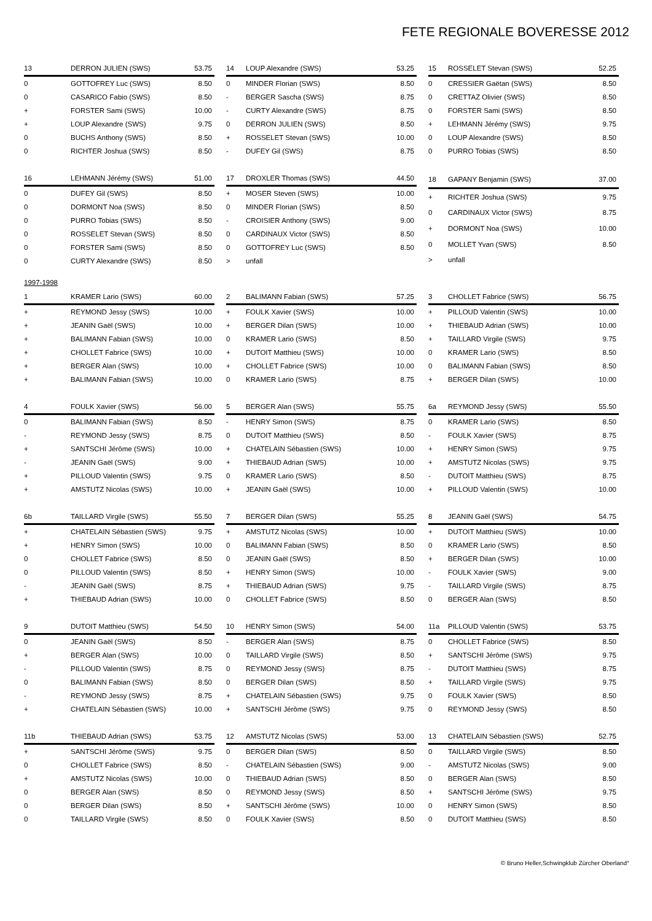FETE REGIONALE BOVERESSE 2012
| 13 | DERRON JULIEN (SWS) | 53.75 |
| --- | --- | --- |
| 0 | GOTTOFREY Luc (SWS) | 8.50 |
| 0 | CASARICO Fabio (SWS) | 8.50 |
| + | FORSTER Sami (SWS) | 10.00 |
| + | LOUP Alexandre (SWS) | 9.75 |
| 0 | BUCHS Anthony (SWS) | 8.50 |
| 0 | RICHTER Joshua (SWS) | 8.50 |
| 14 | LOUP Alexandre (SWS) | 53.25 |
| --- | --- | --- |
| 0 | MINDER Florian (SWS) | 8.50 |
| - | BERGER Sascha (SWS) | 8.75 |
| - | CURTY Alexandre (SWS) | 8.75 |
| 0 | DERRON JULIEN (SWS) | 8.50 |
| + | ROSSELET Stevan (SWS) | 10.00 |
| - | DUFEY Gil (SWS) | 8.75 |
| 15 | ROSSELET Stevan (SWS) | 52.25 |
| --- | --- | --- |
| 0 | CRESSIER Gaëtan (SWS) | 8.50 |
| 0 | CRETTAZ Olivier (SWS) | 8.50 |
| 0 | FORSTER Sami (SWS) | 8.50 |
| + | LEHMANN Jérémy (SWS) | 9.75 |
| 0 | LOUP Alexandre (SWS) | 8.50 |
| 0 | PURRO Tobias (SWS) | 8.50 |
| 16 | LEHMANN Jérémy (SWS) | 51.00 |
| --- | --- | --- |
| 0 | DUFEY Gil (SWS) | 8.50 |
| 0 | DORMONT Noa (SWS) | 8.50 |
| 0 | PURRO Tobias (SWS) | 8.50 |
| 0 | ROSSELET Stevan (SWS) | 8.50 |
| 0 | FORSTER Sami (SWS) | 8.50 |
| 0 | CURTY Alexandre (SWS) | 8.50 |
| 17 | DROXLER Thomas (SWS) | 44.50 |
| --- | --- | --- |
| + | MOSER Steven (SWS) | 10.00 |
| 0 | MINDER Florian (SWS) | 8.50 |
| - | CROISIER Anthony (SWS) | 9.00 |
| 0 | CARDINAUX Victor (SWS) | 8.50 |
| 0 | GOTTOFREY Luc (SWS) | 8.50 |
| > | unfall | |
| 18 | GAPANY Benjamin (SWS) | 37.00 |
| --- | --- | --- |
| + | RICHTER Joshua (SWS) | 9.75 |
| 0 | CARDINAUX Victor (SWS) | 8.75 |
| + | DORMONT Noa (SWS) | 10.00 |
| 0 | MOLLET Yvan (SWS) | 8.50 |
| > | unfall | |
1997-1998
| 1 | KRAMER Lario (SWS) | 60.00 |
| --- | --- | --- |
| + | REYMOND Jessy (SWS) | 10.00 |
| + | JEANIN Gaël (SWS) | 10.00 |
| + | BALIMANN Fabian (SWS) | 10.00 |
| + | CHOLLET Fabrice (SWS) | 10.00 |
| + | BERGER Alan (SWS) | 10.00 |
| + | BALIMANN Fabian (SWS) | 10.00 |
| 2 | BALIMANN Fabian (SWS) | 57.25 |
| --- | --- | --- |
| + | FOULK Xavier (SWS) | 10.00 |
| + | BERGER Dilan (SWS) | 10.00 |
| 0 | KRAMER Lario (SWS) | 8.50 |
| + | DUTOIT Matthieu (SWS) | 10.00 |
| + | CHOLLET Fabrice (SWS) | 10.00 |
| 0 | KRAMER Lario (SWS) | 8.75 |
| 3 | CHOLLET Fabrice (SWS) | 56.75 |
| --- | --- | --- |
| + | PILLOUD Valentin (SWS) | 10.00 |
| + | THIEBAUD Adrian (SWS) | 10.00 |
| + | TAILLARD Virgile (SWS) | 9.75 |
| 0 | KRAMER Lario (SWS) | 8.50 |
| 0 | BALIMANN Fabian (SWS) | 8.50 |
| + | BERGER Dilan (SWS) | 10.00 |
| 4 | FOULK Xavier (SWS) | 56.00 |
| --- | --- | --- |
| 0 | BALIMANN Fabian (SWS) | 8.50 |
| - | REYMOND Jessy (SWS) | 8.75 |
| + | SANTSCHI Jérôme (SWS) | 10.00 |
| - | JEANIN Gaël (SWS) | 9.00 |
| + | PILLOUD Valentin (SWS) | 9.75 |
| + | AMSTUTZ Nicolas (SWS) | 10.00 |
| 5 | BERGER Alan (SWS) | 55.75 |
| --- | --- | --- |
| - | HENRY Simon (SWS) | 8.75 |
| 0 | DUTOIT Matthieu (SWS) | 8.50 |
| + | CHATELAIN Sébastien (SWS) | 10.00 |
| + | THIEBAUD Adrian (SWS) | 10.00 |
| 0 | KRAMER Lario (SWS) | 8.50 |
| + | JEANIN Gaël (SWS) | 10.00 |
| 6a | REYMOND Jessy (SWS) | 55.50 |
| --- | --- | --- |
| 0 | KRAMER Lario (SWS) | 8.50 |
| - | FOULK Xavier (SWS) | 8.75 |
| + | HENRY Simon (SWS) | 9.75 |
| + | AMSTUTZ Nicolas (SWS) | 9.75 |
| - | DUTOIT Matthieu (SWS) | 8.75 |
| + | PILLOUD Valentin (SWS) | 10.00 |
| 6b | TAILLARD Virgile (SWS) | 55.50 |
| --- | --- | --- |
| + | CHATELAIN Sébastien (SWS) | 9.75 |
| + | HENRY Simon (SWS) | 10.00 |
| 0 | CHOLLET Fabrice (SWS) | 8.50 |
| 0 | PILLOUD Valentin (SWS) | 8.50 |
| - | JEANIN Gaël (SWS) | 8.75 |
| + | THIEBAUD Adrian (SWS) | 10.00 |
| 7 | BERGER Dilan (SWS) | 55.25 |
| --- | --- | --- |
| + | AMSTUTZ Nicolas (SWS) | 10.00 |
| 0 | BALIMANN Fabian (SWS) | 8.50 |
| 0 | JEANIN Gaël (SWS) | 8.50 |
| + | HENRY Simon (SWS) | 10.00 |
| + | THIEBAUD Adrian (SWS) | 9.75 |
| 0 | CHOLLET Fabrice (SWS) | 8.50 |
| 8 | JEANIN Gaël (SWS) | 54.75 |
| --- | --- | --- |
| + | DUTOIT Matthieu (SWS) | 10.00 |
| 0 | KRAMER Lario (SWS) | 8.50 |
| + | BERGER Dilan (SWS) | 10.00 |
| - | FOULK Xavier (SWS) | 9.00 |
| - | TAILLARD Virgile (SWS) | 8.75 |
| 0 | BERGER Alan (SWS) | 8.50 |
| 9 | DUTOIT Matthieu (SWS) | 54.50 |
| --- | --- | --- |
| 0 | JEANIN Gaël (SWS) | 8.50 |
| + | BERGER Alan (SWS) | 10.00 |
| - | PILLOUD Valentin (SWS) | 8.75 |
| 0 | BALIMANN Fabian (SWS) | 8.50 |
| - | REYMOND Jessy (SWS) | 8.75 |
| + | CHATELAIN Sébastien (SWS) | 10.00 |
| 10 | HENRY Simon (SWS) | 54.00 |
| --- | --- | --- |
| - | BERGER Alan (SWS) | 8.75 |
| 0 | TAILLARD Virgile (SWS) | 8.50 |
| 0 | REYMOND Jessy (SWS) | 8.75 |
| 0 | BERGER Dilan (SWS) | 8.50 |
| + | CHATELAIN Sébastien (SWS) | 9.75 |
| + | SANTSCHI Jérôme (SWS) | 9.75 |
| 11a | PILLOUD Valentin (SWS) | 53.75 |
| --- | --- | --- |
| 0 | CHOLLET Fabrice (SWS) | 8.50 |
| + | SANTSCHI Jérôme (SWS) | 9.75 |
| - | DUTOIT Matthieu (SWS) | 8.75 |
| + | TAILLARD Virgile (SWS) | 9.75 |
| 0 | FOULK Xavier (SWS) | 8.50 |
| 0 | REYMOND Jessy (SWS) | 8.50 |
| 11b | THIEBAUD Adrian (SWS) | 53.75 |
| --- | --- | --- |
| + | SANTSCHI Jérôme (SWS) | 9.75 |
| 0 | CHOLLET Fabrice (SWS) | 8.50 |
| + | AMSTUTZ Nicolas (SWS) | 10.00 |
| 0 | BERGER Alan (SWS) | 8.50 |
| 0 | BERGER Dilan (SWS) | 8.50 |
| 0 | TAILLARD Virgile (SWS) | 8.50 |
| 12 | AMSTUTZ Nicolas (SWS) | 53.00 |
| --- | --- | --- |
| 0 | BERGER Dilan (SWS) | 8.50 |
| - | CHATELAIN Sébastien (SWS) | 9.00 |
| 0 | THIEBAUD Adrian (SWS) | 8.50 |
| 0 | REYMOND Jessy (SWS) | 8.50 |
| + | SANTSCHI Jérôme (SWS) | 10.00 |
| 0 | FOULK Xavier (SWS) | 8.50 |
| 13 | CHATELAIN Sébastien (SWS) | 52.75 |
| --- | --- | --- |
| 0 | TAILLARD Virgile (SWS) | 8.50 |
| - | AMSTUTZ Nicolas (SWS) | 9.00 |
| 0 | BERGER Alan (SWS) | 8.50 |
| + | SANTSCHI Jérôme (SWS) | 9.75 |
| 0 | HENRY Simon (SWS) | 8.50 |
| 0 | DUTOIT Matthieu (SWS) | 8.50 |
© Bruno Heller,Schwingklub Zürcher Oberland°